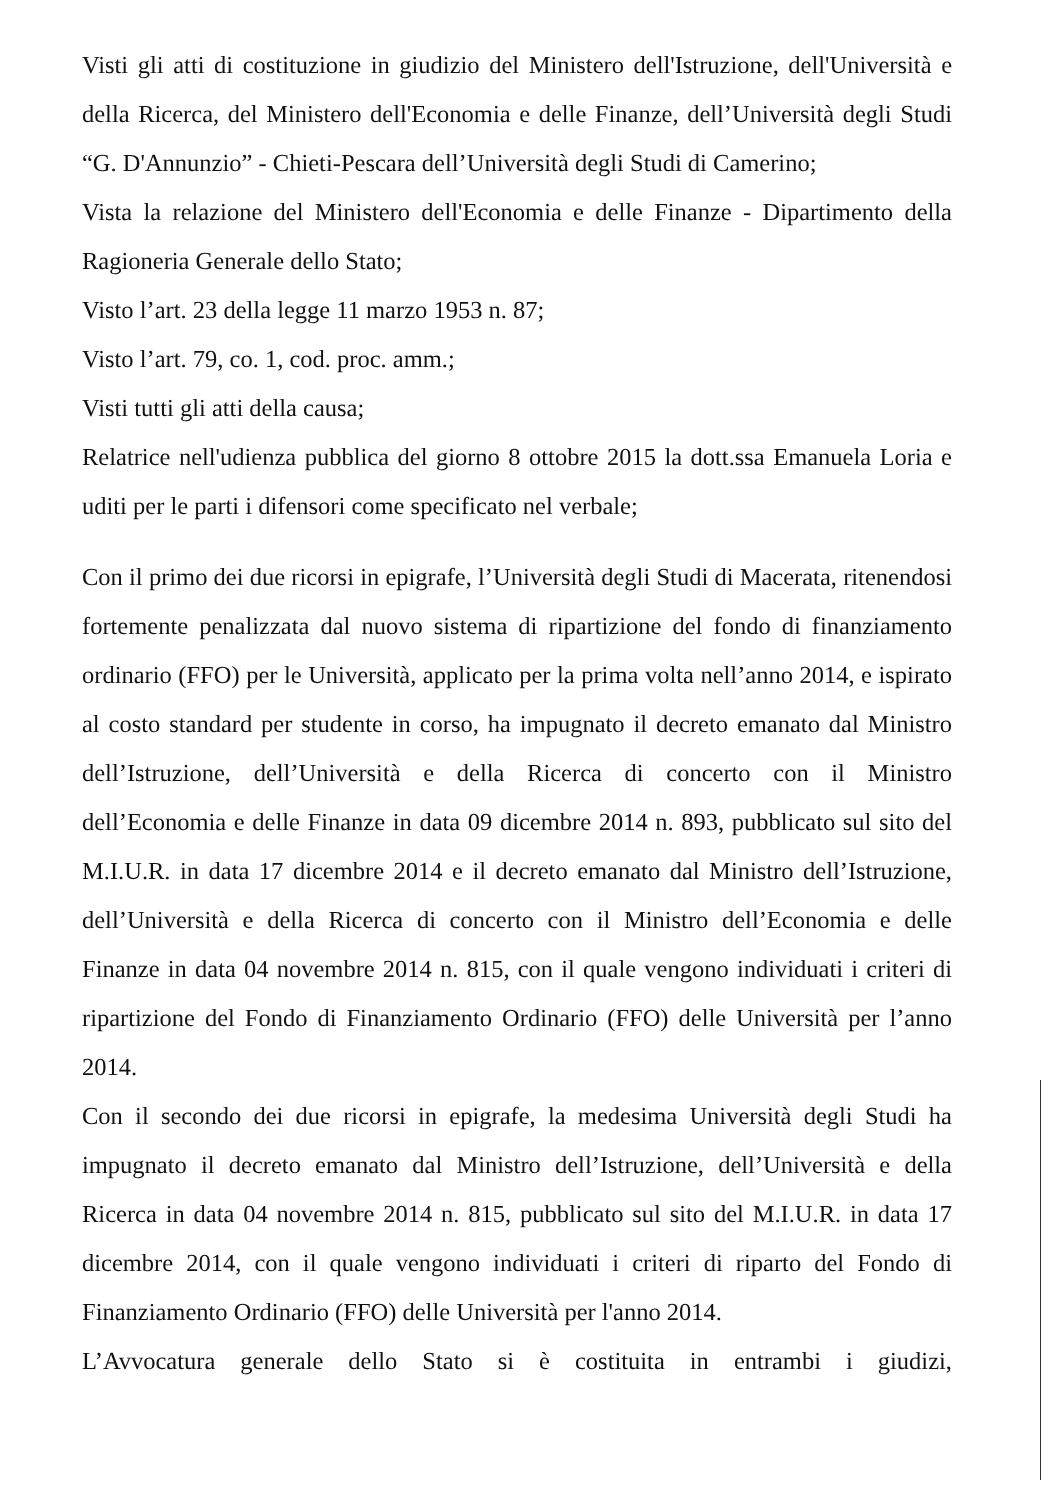Visti gli atti di costituzione in giudizio del Ministero dell'Istruzione, dell'Università e della Ricerca, del Ministero dell'Economia e delle Finanze, dell’Università degli Studi “G. D'Annunzio” - Chieti-Pescara dell’Università degli Studi di Camerino;
Vista la relazione del Ministero dell'Economia e delle Finanze - Dipartimento della Ragioneria Generale dello Stato;
Visto l’art. 23 della legge 11 marzo 1953 n. 87;
Visto l’art. 79, co. 1, cod. proc. amm.;
Visti tutti gli atti della causa;
Relatrice nell'udienza pubblica del giorno 8 ottobre 2015 la dott.ssa Emanuela Loria e uditi per le parti i difensori come specificato nel verbale;
Con il primo dei due ricorsi in epigrafe, l’Università degli Studi di Macerata, ritenendosi fortemente penalizzata dal nuovo sistema di ripartizione del fondo di finanziamento ordinario (FFO) per le Università, applicato per la prima volta nell’anno 2014, e ispirato al costo standard per studente in corso, ha impugnato il decreto emanato dal Ministro dell’Istruzione, dell’Università e della Ricerca di concerto con il Ministro dell’Economia e delle Finanze in data 09 dicembre 2014 n. 893, pubblicato sul sito del M.I.U.R. in data 17 dicembre 2014 e il decreto emanato dal Ministro dell’Istruzione, dell’Università e della Ricerca di concerto con il Ministro dell’Economia e delle Finanze in data 04 novembre 2014 n. 815, con il quale vengono individuati i criteri di ripartizione del Fondo di Finanziamento Ordinario (FFO) delle Università per l’anno 2014.
Con il secondo dei due ricorsi in epigrafe, la medesima Università degli Studi ha impugnato il decreto emanato dal Ministro dell’Istruzione, dell’Università e della Ricerca in data 04 novembre 2014 n. 815, pubblicato sul sito del M.I.U.R. in data 17 dicembre 2014, con il quale vengono individuati i criteri di riparto del Fondo di Finanziamento Ordinario (FFO) delle Università per l'anno 2014.
L’Avvocatura generale dello Stato si è costituita in entrambi i giudizi,